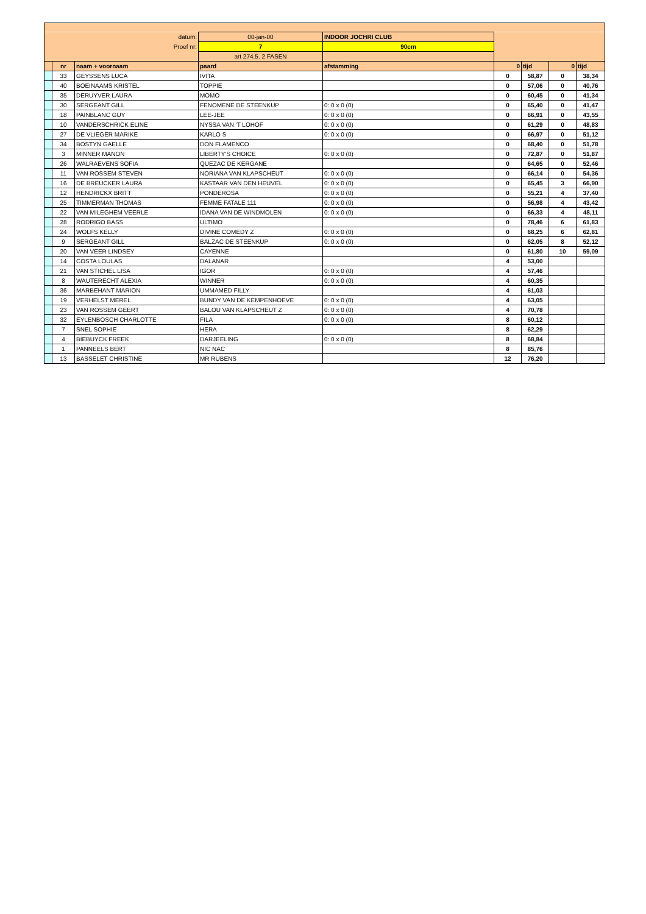| datum: | | | 00-jan-00 | INDOOR JOCHRI CLUB | | | | |
| Proef nr: | | | 7 | 90cm | | | | |
| | | | art 274.5. 2 FASEN | | | | | |
| | nr | naam + voornaam | paard | afstamming | 0 | tijd | 0 | tijd |
| | 33 | GEYSSENS LUCA | IVITA | | 0 | 58,87 | 0 | 38,34 |
| | 40 | BOEINAAMS KRISTEL | TOPPIE | | 0 | 57,06 | 0 | 40,76 |
| | 35 | DERUYVER LAURA | MOMO | | 0 | 60,45 | 0 | 41,34 |
| | 30 | SERGEANT GILL | FENOMENE DE STEENKUP | 0: 0 x 0 (0) | 0 | 65,40 | 0 | 41,47 |
| | 18 | PAINBLANC GUY | LEE-JEE | 0: 0 x 0 (0) | 0 | 66,91 | 0 | 43,55 |
| | 10 | VANDERSCHRICK ELINE | NYSSA VAN 'T LOHOF | 0: 0 x 0 (0) | 0 | 61,29 | 0 | 48,83 |
| | 27 | DE VLIEGER MARIKE | KARLO S | 0: 0 x 0 (0) | 0 | 66,97 | 0 | 51,12 |
| | 34 | BOSTYN GAELLE | DON FLAMENCO | | 0 | 68,40 | 0 | 51,78 |
| | 3 | MINNER MANON | LIBERTY'S CHOICE | 0: 0 x 0 (0) | 0 | 72,87 | 0 | 51,87 |
| | 26 | WALRAEVENS SOFIA | QUEZAC DE KERGANE | | 0 | 64,65 | 0 | 52,46 |
| | 11 | VAN ROSSEM STEVEN | NORIANA VAN KLAPSCHEUT | 0: 0 x 0 (0) | 0 | 66,14 | 0 | 54,36 |
| | 16 | DE BREUCKER LAURA | KASTAAR VAN DEN HEUVEL | 0: 0 x 0 (0) | 0 | 65,45 | 3 | 66,90 |
| | 12 | HENDRICKX BRITT | PONDEROSA | 0: 0 x 0 (0) | 0 | 55,21 | 4 | 37,40 |
| | 25 | TIMMERMAN THOMAS | FEMME FATALE 111 | 0: 0 x 0 (0) | 0 | 56,98 | 4 | 43,42 |
| | 22 | VAN MILEGHEM VEERLE | IDANA VAN DE WINDMOLEN | 0: 0 x 0 (0) | 0 | 66,33 | 4 | 48,11 |
| | 28 | RODRIGO BASS | ULTIMO | | 0 | 78,46 | 6 | 61,83 |
| | 24 | WOLFS KELLY | DIVINE COMEDY Z | 0: 0 x 0 (0) | 0 | 68,25 | 6 | 62,81 |
| | 9 | SERGEANT GILL | BALZAC DE STEENKUP | 0: 0 x 0 (0) | 0 | 62,05 | 8 | 52,12 |
| | 20 | VAN VEER LINDSEY | CAYENNE | | 0 | 61,80 | 10 | 59,09 |
| | 14 | COSTA LOULAS | DALANAR | | 4 | 53,00 | | |
| | 21 | VAN STICHEL LISA | IGOR | 0: 0 x 0 (0) | 4 | 57,46 | | |
| | 8 | WAUTERECHT ALEXIA | WINNER | 0: 0 x 0 (0) | 4 | 60,35 | | |
| | 36 | MARBEHANT MARION | UMMAMED FILLY | | 4 | 61,03 | | |
| | 19 | VERHELST MEREL | BUNDY VAN DE KEMPENHOEVE | 0: 0 x 0 (0) | 4 | 63,05 | | |
| | 23 | VAN ROSSEM GEERT | BALOU VAN KLAPSCHEUT Z | 0: 0 x 0 (0) | 4 | 70,78 | | |
| | 32 | EYLENBOSCH CHARLOTTE | FILA | 0: 0 x 0 (0) | 8 | 60,12 | | |
| | 7 | SNEL SOPHIE | HERA | | 8 | 62,29 | | |
| | 4 | BIEBUYCK FREEK | DARJEELING | 0: 0 x 0 (0) | 8 | 68,84 | | |
| | 1 | PANNEELS BERT | NIC NAC | | 8 | 85,76 | | |
| | 13 | BASSELET CHRISTINE | MR RUBENS | | 12 | 76,20 | | |